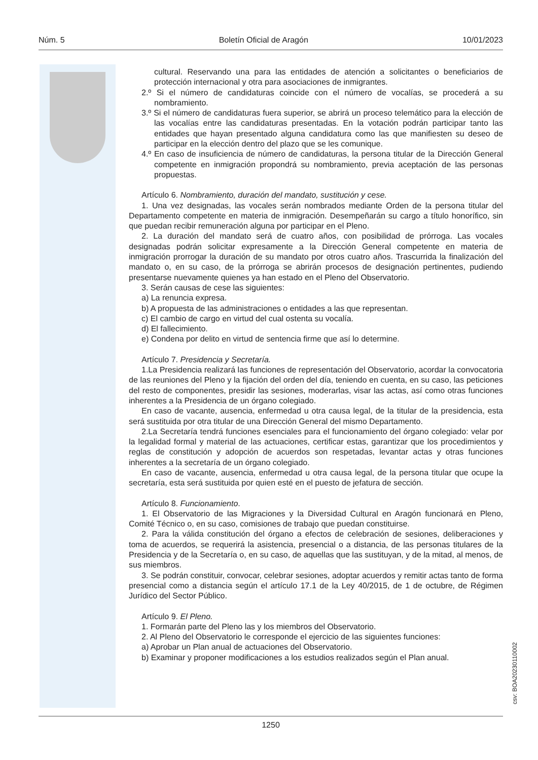Núm. 5 Boletín Oficial de Aragón 10/01/2023
cultural. Reservando una para las entidades de atención a solicitantes o beneficiarios de protección internacional y otra para asociaciones de inmigrantes.
2.º Si el número de candidaturas coincide con el número de vocalías, se procederá a su nombramiento.
3.º Si el número de candidaturas fuera superior, se abrirá un proceso telemático para la elección de las vocalías entre las candidaturas presentadas. En la votación podrán participar tanto las entidades que hayan presentado alguna candidatura como las que manifiesten su deseo de participar en la elección dentro del plazo que se les comunique.
4.º En caso de insuficiencia de número de candidaturas, la persona titular de la Dirección General competente en inmigración propondrá su nombramiento, previa aceptación de las personas propuestas.
Artículo 6. Nombramiento, duración del mandato, sustitución y cese.
1. Una vez designadas, las vocales serán nombrados mediante Orden de la persona titular del Departamento competente en materia de inmigración. Desempeñarán su cargo a título honorífico, sin que puedan recibir remuneración alguna por participar en el Pleno.
2. La duración del mandato será de cuatro años, con posibilidad de prórroga. Las vocales designadas podrán solicitar expresamente a la Dirección General competente en materia de inmigración prorrogar la duración de su mandato por otros cuatro años. Trascurrida la finalización del mandato o, en su caso, de la prórroga se abrirán procesos de designación pertinentes, pudiendo presentarse nuevamente quienes ya han estado en el Pleno del Observatorio.
3. Serán causas de cese las siguientes:
a) La renuncia expresa.
b) A propuesta de las administraciones o entidades a las que representan.
c) El cambio de cargo en virtud del cual ostenta su vocalía.
d) El fallecimiento.
e) Condena por delito en virtud de sentencia firme que así lo determine.
Artículo 7. Presidencia y Secretaría.
1.La Presidencia realizará las funciones de representación del Observatorio, acordar la convocatoria de las reuniones del Pleno y la fijación del orden del día, teniendo en cuenta, en su caso, las peticiones del resto de componentes, presidir las sesiones, moderarlas, visar las actas, así como otras funciones inherentes a la Presidencia de un órgano colegiado.
En caso de vacante, ausencia, enfermedad u otra causa legal, de la titular de la presidencia, esta será sustituida por otra titular de una Dirección General del mismo Departamento.
2.La Secretaría tendrá funciones esenciales para el funcionamiento del órgano colegiado: velar por la legalidad formal y material de las actuaciones, certificar estas, garantizar que los procedimientos y reglas de constitución y adopción de acuerdos son respetadas, levantar actas y otras funciones inherentes a la secretaría de un órgano colegiado.
En caso de vacante, ausencia, enfermedad u otra causa legal, de la persona titular que ocupe la secretaría, esta será sustituida por quien esté en el puesto de jefatura de sección.
Artículo 8. Funcionamiento.
1. El Observatorio de las Migraciones y la Diversidad Cultural en Aragón funcionará en Pleno, Comité Técnico o, en su caso, comisiones de trabajo que puedan constituirse.
2. Para la válida constitución del órgano a efectos de celebración de sesiones, deliberaciones y toma de acuerdos, se requerirá la asistencia, presencial o a distancia, de las personas titulares de la Presidencia y de la Secretaría o, en su caso, de aquellas que las sustituyan, y de la mitad, al menos, de sus miembros.
3. Se podrán constituir, convocar, celebrar sesiones, adoptar acuerdos y remitir actas tanto de forma presencial como a distancia según el artículo 17.1 de la Ley 40/2015, de 1 de octubre, de Régimen Jurídico del Sector Público.
Artículo 9. El Pleno.
1. Formarán parte del Pleno las y los miembros del Observatorio.
2. Al Pleno del Observatorio le corresponde el ejercicio de las siguientes funciones:
a) Aprobar un Plan anual de actuaciones del Observatorio.
b) Examinar y proponer modificaciones a los estudios realizados según el Plan anual.
csv: BOA20230110002
1250